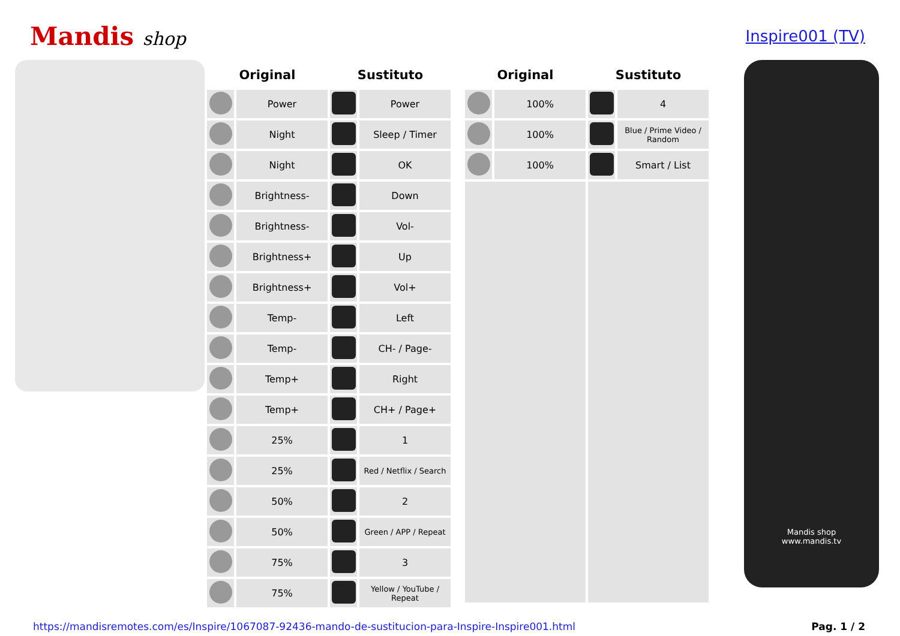Mandis shop
Inspire001 (TV)
| Original | | Sustituto | |
| --- | --- | --- | --- |
| | Power | | Power |
| | Night | | Sleep / Timer |
| | Night | | OK |
| | Brightness- | | Down |
| | Brightness- | | Vol- |
| | Brightness+ | | Up |
| | Brightness+ | | Vol+ |
| | Temp- | | Left |
| | Temp- | | CH- / Page- |
| | Temp+ | | Right |
| | Temp+ | | CH+ / Page+ |
| | 25% | | 1 |
| | 25% | | Red / Netflix / Search |
| | 50% | | 2 |
| | 50% | | Green / APP / Repeat |
| | 75% | | 3 |
| | 75% | | Yellow / YouTube / Repeat |
| Original | | Sustituto | |
| --- | --- | --- | --- |
| | 100% | | 4 |
| | 100% | | Blue / Prime Video / Random |
| | 100% | | Smart / List |
Mandis shop
www.mandis.tv
https://mandisremotes.com/es/Inspire/1067087-92436-mando-de-sustitucion-para-Inspire-Inspire001.html Pag. 1 / 2